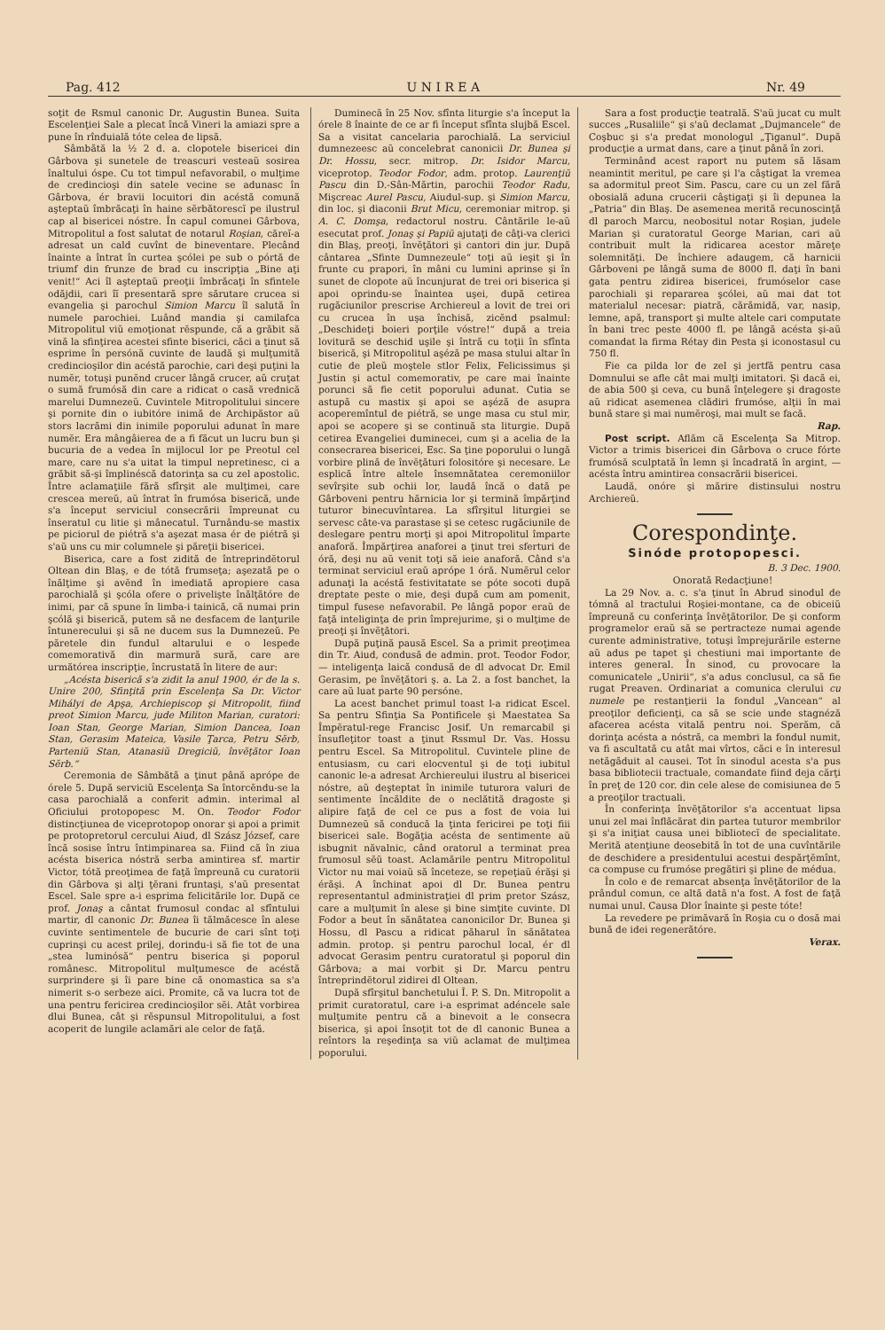Pag. 412 U N I R E A Nr. 49
soţit de Rsmul canonic Dr. Augustin Bunea. Suita Escelenţiei Sale a plecat încă Vineri la amiazi spre a pune în rînduială tóte celea de lipsă.
Sâmbătă la ½ 2 d. a. clopotele bisericei din Gârbova şi sunetele de treascuri vesteaŭ sosirea înaltului óspe. Cu tot timpul nefavorabil, o mulţime de credincioşi din satele vecine se adunasc în Gârbova, ér bravii locuitori din acéstă comună aşteptaŭ îmbrăcaţi în haine sĕrbătorescĭ pe ilustrul cap al bisericei nóstre. În capul comunei Gârbova, Mitropolitul a fost salutat de notarul Roşian, căreĭ-a adresat un cald cuvînt de bineventare. Plecând înainte a întrat în curtea şcólei pe sub o pórtă de triumf din frunze de brad cu inscripţia „Bine aţi venit!“ Aci îl aşteptaŭ preoţii îmbrăcaţi în sfintele odăjdii, cari îĭ presentară spre sărutare crucea si evangelia şi parochul Simion Marcu îl salută în numele parochiei. Luând mandia şi camilafca Mitropolitul viŭ emoţionat rĕspunde, că a grăbit să vină la sfinţirea acestei sfinte biserici, căci a ţinut să esprime în persónă cuvinte de laudă şi mulţumită credincioşilor din acéstă parochie, cari deşi puţini la numĕr, totuşi punĕnd crucer lângă crucer, aŭ cruţat o sumă frumósă din care a ridicat o casă vrednică marelui Dumnezeŭ. Cuvintele Mitropolitului sincere şi pornite din o iubitóre inimă de Archipăstor aŭ stors lacrămi din inimile poporului adunat în mare numĕr. Era mângâierea de a fi făcut un lucru bun şi bucuria de a vedea în mijlocul lor pe Preotul cel mare, care nu s'a uitat la timpul nepretinesc, ci a grăbit să-şi împlinéscă datorinţa sa cu zel apostolic. Între aclamaţiile fără sfîrşit ale mulţimei, care crescea mereŭ, aŭ întrat în frumósa biserică, unde s'a început serviciul consecrării împreunat cu înseratul cu litie şi mânecatul. Turnându-se mastix pe piciorul de piétră s'a aşezat masa ér de piétră şi s'aŭ uns cu mir columnele şi păreţii bisericei.
Biserica, care a fost zidită de întreprindĕtorul Oltean din Blaş, e de tótă frumseţa; aşezată pe o înălţime şi avĕnd în imediată apropiere casa parochială şi şcóla ofere o privelişte înălţătóre de inimi, par că spune în limba-i tainică, că numai prin şcólă şi biserică, putem să ne desfacem de lanţurile întunerecului şi să ne ducem sus la Dumnezeŭ. Pe păretele din fundul altarului e o lespede comemorativă din marmură sură, care are următórea inscripţie, încrustată în litere de aur:
„Acésta biserică s'a zidit la anul 1900, ér de la s. Unire 200, Sfinţită prin Escelenţa Sa Dr. Victor Mihályi de Apşa, Archiepiscop şi Mitropolit, fiind preot Simion Marcu, jude Militon Marian, curatori: Ioan Stan, George Marian, Simion Dancea, Ioan Stan, Gerasim Mateica, Vasile Ţarca, Petru Sĕrb, Parteniŭ Stan, Atanasiŭ Dregiciŭ, învĕţător Ioan Sĕrb.“
Ceremonia de Sâmbătă a ţinut până aprópe de órele 5. După serviciŭ Escelenţa Sa întorcĕndu-se la casa parochială a conferit admin. interimal al Oficiului protopopesc M. On. Teodor Fodor distincţiunea de viceprotopop onorar şi apoi a primit pe protopretorul cercului Aiud, dl Szász József, care încă sosise întru întimpinarea sa. Fiind că în ziua acésta biserica nóstră serba amintirea sf. martir Victor, tótă preoţimea de faţă împreună cu curatorii din Gârbova şi alţi ţĕrani fruntaşi, s'aŭ presentat Escel. Sale spre a-i esprima felicitările lor. După ce prof. Jonaş a cântat frumosul condac al sfîntului martir, dl canonic Dr. Bunea îi tălmăcesce în alese cuvinte sentimentele de bucurie de cari sînt toţi cuprinşi cu acest prilej, dorindu-i să fie tot de una „stea luminósă“ pentru biserica şi poporul românesc. Mitropolitul mulţumesce de acéstă surprindere şi îi pare bine că onomastica sa s'a nimerit s-o serbeze aici. Promite, că va lucra tot de una pentru fericirea credincioşilor sĕi. Atât vorbirea dlui Bunea, cât şi rĕspunsul Mitropolitului, a fost acoperit de lungile aclamări ale celor de faţă.
Duminecă în 25 Nov. sfînta liturgie s'a început la órele 8 înainte de ce ar fi început sfînta slujbă Escel. Sa a visitat cancelaria parochială. La serviciul dumnezeesc aŭ concelebrat canonicii Dr. Bunea şi Dr. Hossu, secr. mitrop. Dr. Isidor Marcu, viceprotop. Teodor Fodor, adm. protop. Laurenţiŭ Pascu din D.-Sân-Mărtin, parochii Teodor Radu, Mişcreac Aurel Pascu, Aiudul-sup. şi Simion Marcu, din loc. şi diaconii Brut Micu, ceremoniar mitrop. şi A. C. Domşa, redactorul nostru. Cântările le-aŭ esecutat prof. Jonaş şi Papiŭ ajutaţi de câţi-va clerici din Blaş, preoţi, învĕţători şi cantori din jur. După cântarea „Sfinte Dumnezeule“ toţi aŭ ieşit şi în frunte cu prapori, în mâni cu lumini aprinse şi în sunet de clopote aŭ încunjurat de trei ori biserica şi apoi oprindu-se înaintea uşei, după cetirea rugăciunilor prescrise Archiereul a lovit de trei ori cu crucea în uşa închisă, zicĕnd psalmul: „Deschideţi boieri porţile vóstre!“ după a treia lovitură se deschid uşile şi întră cu toţii în sfînta biserică, şi Mitropolitul aşéză pe masa stului altar în cutie de pleŭ moştele stlor Felix, Felicissimus şi Justin şi actul comemorativ, pe care mai înainte porunci să fie cetit poporului adunat. Cutia se astupă cu mastix şi apoi se aşéză de asupra acoperemîntul de piétră, se unge masa cu stul mir, apoi se acopere şi se continuă sta liturgie. După cetirea Evangeliei duminecei, cum şi a acelia de la consecrarea bisericei, Esc. Sa ţine poporului o lungă vorbire plină de învĕţături folositóre şi necesare. Le esplică între altele însemnătatea ceremoniilor sevîrşite sub ochii lor, laudă încă o dată pe Gârboveni pentru hărnicia lor şi termină împărţind tuturor binecuvîntarea. La sfîrşitul liturgiei se servesc câte-va parastase şi se cetesc rugăciunile de deslegare pentru morţi şi apoi Mitropolitul împarte anaforă. Împărţirea anaforei a ţinut trei sferturi de óră, deşi nu aŭ venit toţi să ieie anaforă. Când s'a terminat serviciul eraŭ aprópe 1 óră. Numĕrul celor adunaţi la acéstă festivitatate se póte socoti după dreptate peste o mie, deşi după cum am pomenit, timpul fusese nefavorabil. Pe lângă popor eraŭ de faţă inteliginţa de prin împrejurime, şi o mulţime de preoţi şi învĕţători.
După puţină pausă Escel. Sa a primit preoţimea din Tr. Aiud, condusă de admin. prot. Teodor Fodor, — inteligenţa laică condusă de dl advocat Dr. Emil Gerasim, pe învĕţători ş. a. La 2. a fost banchet, la care aŭ luat parte 90 persóne.
La acest banchet primul toast l-a ridicat Escel. Sa pentru Sfinţia Sa Pontificele şi Maestatea Sa Împĕratul-rege Francisc Josif. Un remarcabil şi însufleţitor toast a ţinut Rssmul Dr. Vas. Hossu pentru Escel. Sa Mitropolitul. Cuvintele pline de entusiasm, cu cari elocventul şi de toţi iubitul canonic le-a adresat Archiereului ilustru al bisericei nóstre, aŭ deşteptat în inimile tuturora valuri de sentimente încăldite de o neclătită dragoste şi alipire faţă de cel ce pus a fost de voia lui Dumnezeŭ să conducă la ţinta fericirei pe toţi fiii bisericei sale. Bogăţia acésta de sentimente aŭ isbugnit năvalnic, când oratorul a terminat prea frumosul sĕŭ toast. Aclamările pentru Mitropolitul Victor nu mai voiaŭ să înceteze, se repeţiaŭ érăşi şi érăşi. A închinat apoi dl Dr. Bunea pentru representantul administraţiei dl prim pretor Szász, care a mulţumit în alese şi bine simţite cuvinte. Dl Fodor a beut în sănătatea canonicilor Dr. Bunea şi Hossu, dl Pascu a ridicat păharul în sănătatea admin. protop. şi pentru parochul local, ér dl advocat Gerasim pentru curatoratul şi poporul din Gârbova; a mai vorbit şi Dr. Marcu pentru întreprindĕtorul zidirei dl Oltean.
După sfîrşitul banchetului Î. P. S. Dn. Mitropolit a primit curatoratul, care i-a esprimat adéncele sale mulţumite pentru că a binevoit a le consecra biserica, şi apoi însoţit tot de dl canonic Bunea a reîntors la reşedinţa sa viŭ aclamat de mulţimea poporului.
Sara a fost producţie teatrală. S'aŭ jucat cu mult succes „Rusaliile“ şi s'aŭ declamat „Dujmancele“ de Coşbuc şi s'a predat monologul „Ţiganul“. După producţie a urmat dans, care a ţinut până în zori.
Terminând acest raport nu putem să lăsam neamintit meritul, pe care şi l'a câştigat la vremea sa adormitul preot Sim. Pascu, care cu un zel fără obosială aduna crucerii câştigaţi şi îi depunea la „Patria“ din Blaş. De asemenea merită recunoscinţă dl paroch Marcu, neobositul notar Roşian, judele Marian şi curatoratul George Marian, cari aŭ contribuit mult la ridicarea acestor măreţe solemnităţi. De închiere adaugem, că harnicii Gârboveni pe lângă suma de 8000 fl. daţi în bani gata pentru zidirea bisericei, frumóselor case parochiali şi repararea şcólei, aŭ mai dat tot materialul necesar: piatră, cărămidă, var, nasip, lemne, apă, transport şi multe altele cari computate în bani trec peste 4000 fl. pe lângă acésta şi-aŭ comandat la firma Rétay din Pesta şi iconostasul cu 750 fl.
Fie ca pilda lor de zel şi jertfă pentru casa Domnului se afle cât mai mulţi imitatori. Şi dacă ei, de abia 500 şi ceva, cu bună înţelegere şi dragoste aŭ ridicat asemenea clădiri frumóse, alţii în mai bună stare şi mai numĕroşi, mai mult se facă.
Rap.
Post script. Aflăm că Escelenţa Sa Mitrop. Victor a trimis bisericei din Gârbova o cruce fórte frumósă sculptată în lemn şi încadrată în argint, — acésta întru amintirea consacrării bisericei.
Laudă, onóre şi mărire distinsului nostru Archiereŭ.
Corespondinţe.
Sinóde protopopesci.
B. 3 Dec. 1900.
Onorată Redacţiune!
La 29 Nov. a. c. s'a ţinut în Abrud sinodul de tómnă al tractului Roşiei-montane, ca de obiceiŭ împreună cu conferinţa învĕţătorilor. De şi conform programelor eraŭ să se pertracteze numai agende curente administrative, totuşi împrejurările esterne aŭ adus pe tapet şi chestiuni mai importante de interes general. În sinod, cu provocare la comunicatele „Unirii“, s'a adus conclusul, ca să fie rugat Preaven. Ordinariat a comunica clerului cu numele pe restanţierii la fondul „Vancean“ al preoţilor deficienţi, ca să se scie unde stagnéză afacerea acésta vitală pentru noi. Sperăm, că dorinţa acésta a nóstră, ca membri la fondul numit, va fi ascultată cu atât mai vîrtos, căci e în interesul netăgăduit al causei. Tot în sinodul acesta s'a pus basa bibliotecii tractuale, comandate fiind deja cărţi în preţ de 120 cor. din cele alese de comisiunea de 5 a preoţilor tractuali.
În conferinţa învĕţătorilor s'a accentuat lipsa unui zel mai înflăcărat din partea tuturor membrilor şi s'a iniţiat causa unei bibliotecĭ de specialitate. Merită atenţiune deosebită în tot de una cuvîntările de deschidere a presidentului acestui despărţĕmînt, ca compuse cu frumóse pregătiri şi pline de médua.
În colo e de remarcat absenţa învĕţătorilor de la prândul comun, ce altă dată n'a fost. A fost de faţă numai unul. Causa Dlor înainte şi peste tóte!
La revedere pe primăvară în Roşia cu o dosă mai bună de idei regenerătóre.
Verax.